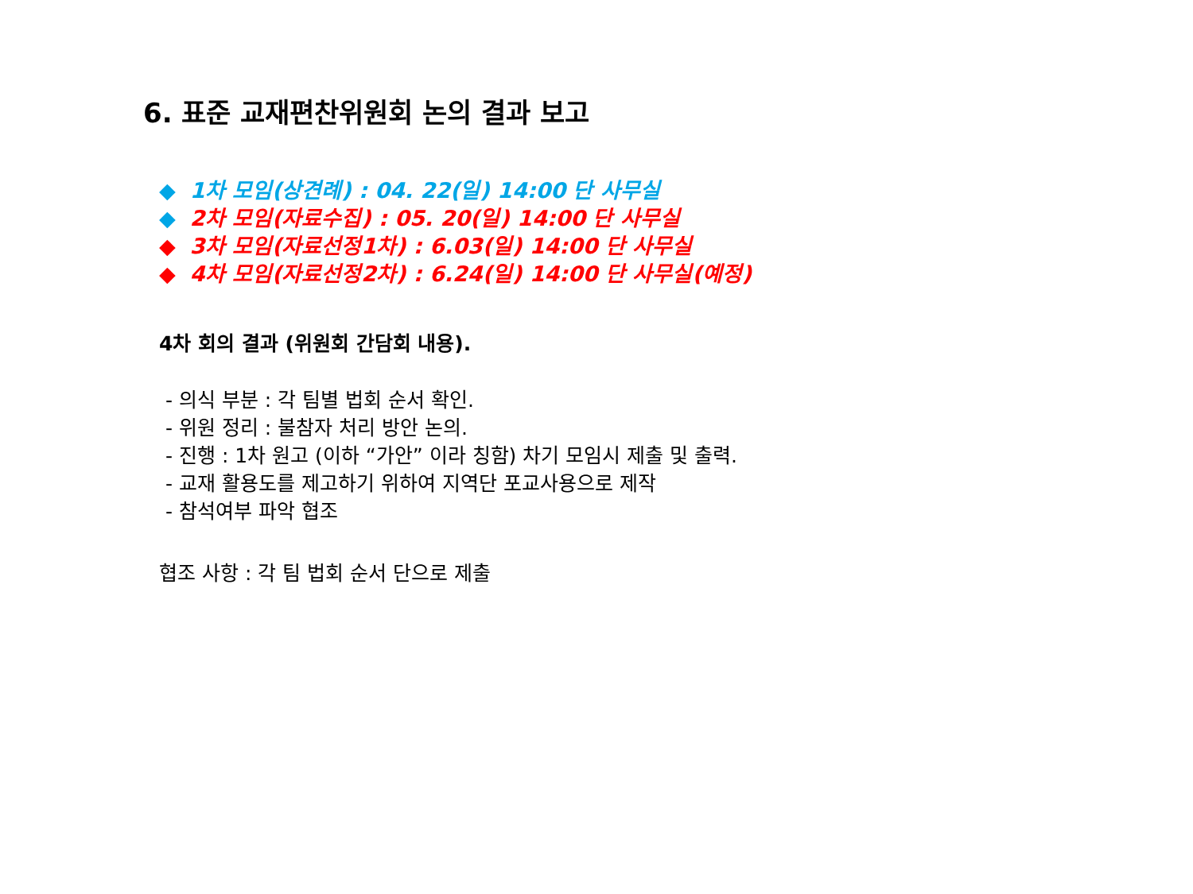6. 표준 교재편찬위원회 논의 결과 보고
◆ 1차 모임(상견례) : 04. 22(일) 14:00 단 사무실
◆ 2차 모임(자료수집) : 05. 20(일) 14:00 단 사무실
◆ 3차 모임(자료선정1차) : 6.03(일) 14:00 단 사무실
◆ 4차 모임(자료선정2차) : 6.24(일) 14:00 단 사무실(예정)
4차 회의 결과 (위원회 간담회 내용).
- 의식 부분 : 각 팀별 법회 순서 확인.
- 위원 정리 : 불참자 처리 방안 논의.
- 진행 : 1차 원고 (이하 “가안” 이라 칭함) 차기 모임시 제출 및 출력.
- 교재 활용도를 제고하기 위하여 지역단 포교사용으로 제작
- 참석여부 파악 협조
협조 사항 : 각 팀 법회 순서 단으로 제출